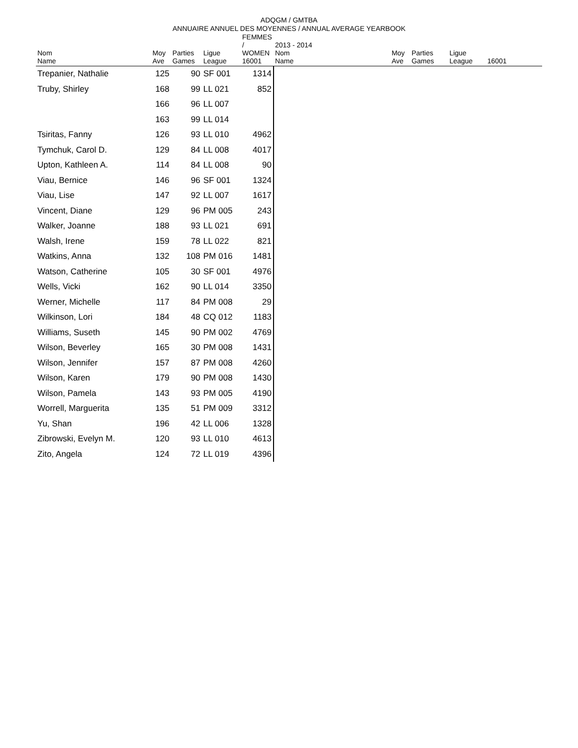ADQGM / GMTBA
ANNUAIRE ANNUEL DES MOYENNES / ANNUAL AVERAGE YEARBOOK
| Nom Name | Moy Ave | Parties Games | Ligue League | FEMMES / WOMEN 16001 | 2013 - 2014 Nom Name | Moy Ave | Parties Games | Ligue League | 16001 |
| --- | --- | --- | --- | --- | --- | --- | --- | --- | --- |
| Trepanier, Nathalie | 125 | 90 | SF 001 | 1314 | | | | | |
| Truby, Shirley | 168 | 99 | LL 021 | 852 | | | | | |
| | 166 | 96 | LL 007 | | | | | | |
| | 163 | 99 | LL 014 | | | | | | |
| Tsiritas, Fanny | 126 | 93 | LL 010 | 4962 | | | | | |
| Tymchuk, Carol D. | 129 | 84 | LL 008 | 4017 | | | | | |
| Upton, Kathleen A. | 114 | 84 | LL 008 | 90 | | | | | |
| Viau, Bernice | 146 | 96 | SF 001 | 1324 | | | | | |
| Viau, Lise | 147 | 92 | LL 007 | 1617 | | | | | |
| Vincent, Diane | 129 | 96 | PM 005 | 243 | | | | | |
| Walker, Joanne | 188 | 93 | LL 021 | 691 | | | | | |
| Walsh, Irene | 159 | 78 | LL 022 | 821 | | | | | |
| Watkins, Anna | 132 | 108 | PM 016 | 1481 | | | | | |
| Watson, Catherine | 105 | 30 | SF 001 | 4976 | | | | | |
| Wells, Vicki | 162 | 90 | LL 014 | 3350 | | | | | |
| Werner, Michelle | 117 | 84 | PM 008 | 29 | | | | | |
| Wilkinson, Lori | 184 | 48 | CQ 012 | 1183 | | | | | |
| Williams, Suseth | 145 | 90 | PM 002 | 4769 | | | | | |
| Wilson, Beverley | 165 | 30 | PM 008 | 1431 | | | | | |
| Wilson, Jennifer | 157 | 87 | PM 008 | 4260 | | | | | |
| Wilson, Karen | 179 | 90 | PM 008 | 1430 | | | | | |
| Wilson, Pamela | 143 | 93 | PM 005 | 4190 | | | | | |
| Worrell, Marguerita | 135 | 51 | PM 009 | 3312 | | | | | |
| Yu, Shan | 196 | 42 | LL 006 | 1328 | | | | | |
| Zibrowski, Evelyn M. | 120 | 93 | LL 010 | 4613 | | | | | |
| Zito, Angela | 124 | 72 | LL 019 | 4396 | | | | | |